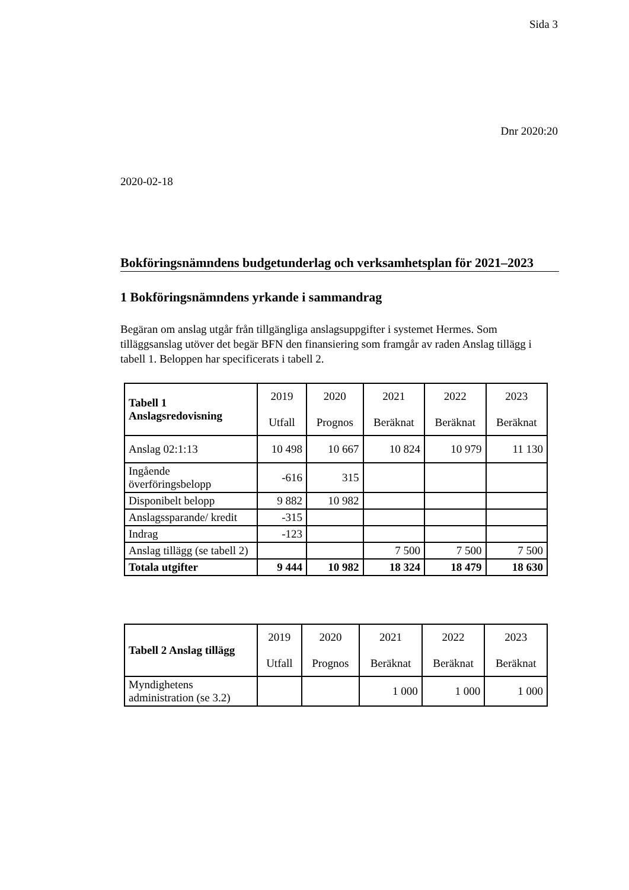Sida 3
Dnr 2020:20
2020-02-18
Bokföringsnämndens budgetunderlag och verksamhetsplan för 2021–2023
1 Bokföringsnämndens yrkande i sammandrag
Begäran om anslag utgår från tillgängliga anslagsuppgifter i systemet Hermes. Som tilläggsanslag utöver det begär BFN den finansiering som framgår av raden Anslag tillägg i tabell 1. Beloppen har specificerats i tabell 2.
| Tabell 1 Anslagsredovisning | 2019 Utfall | 2020 Prognos | 2021 Beräknat | 2022 Beräknat | 2023 Beräknat |
| --- | --- | --- | --- | --- | --- |
| Anslag 02:1:13 | 10 498 | 10 667 | 10 824 | 10 979 | 11 130 |
| Ingående överföringsbelopp | -616 | 315 | | | |
| Disponibelt belopp | 9 882 | 10 982 | | | |
| Anslagssparande/ kredit | -315 | | | | |
| Indrag | -123 | | | | |
| Anslag tillägg (se tabell 2) | | | 7 500 | 7 500 | 7 500 |
| Totala utgifter | 9 444 | 10 982 | 18 324 | 18 479 | 18 630 |
| Tabell 2 Anslag tillägg | 2019 Utfall | 2020 Prognos | 2021 Beräknat | 2022 Beräknat | 2023 Beräknat |
| --- | --- | --- | --- | --- | --- |
| Myndighetens administration (se 3.2) | | | 1 000 | 1 000 | 1 000 |